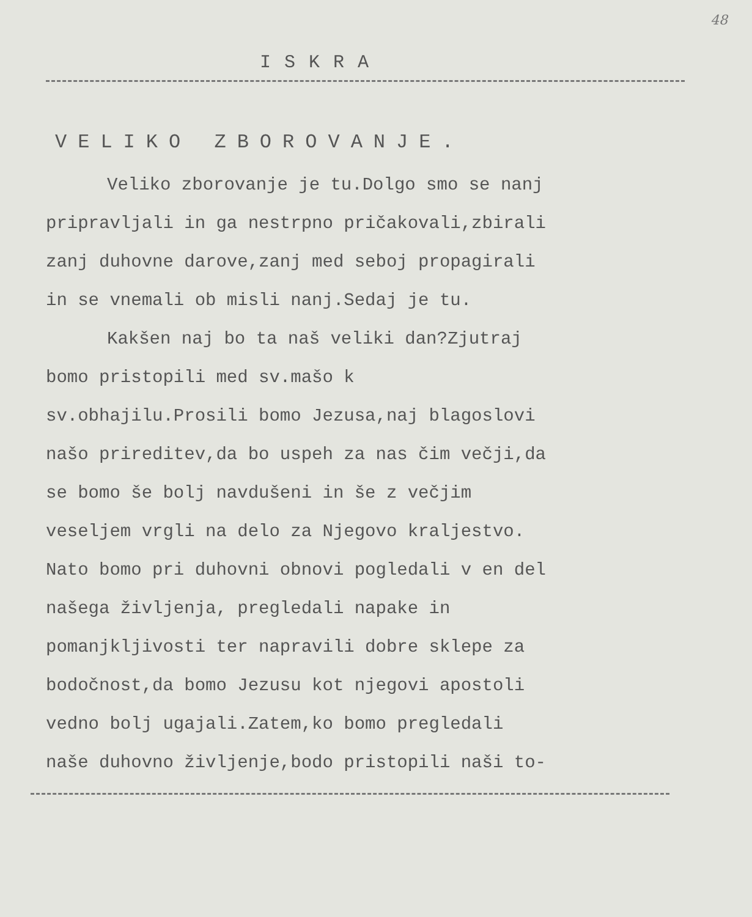48
ISKRA
VELIKO ZBOROVANJE.
Veliko zborovanje je tu.Dolgo smo se nanj pripravljali in ga nestrpno pričakovali,zbirali zanj duhovne darove,zanj med seboj propagirali in se vnemali ob misli nanj.Sedaj je tu.
Kakšen naj bo ta naš veliki dan?Zjutraj bomo pristopili med sv.mašo k sv.obhajilu.Prosili bomo Jezusa,naj blagoslovi našo prireditev,da bo uspeh za nas čim večji,da se bomo še bolj navdušeni in še z večjim veseljem vrgli na delo za Njegovo kraljestvo. Nato bomo pri duhovni obnovi pogledali v en del našega življenja, pregledali napake in pomanjkljivosti ter napravili dobre sklepe za bodočnost,da bomo Jezusu kot njegovi apostoli vedno bolj ugajali.Zatem,ko bomo pregledali naše duhovno življenje,bodo pristopili naši to-